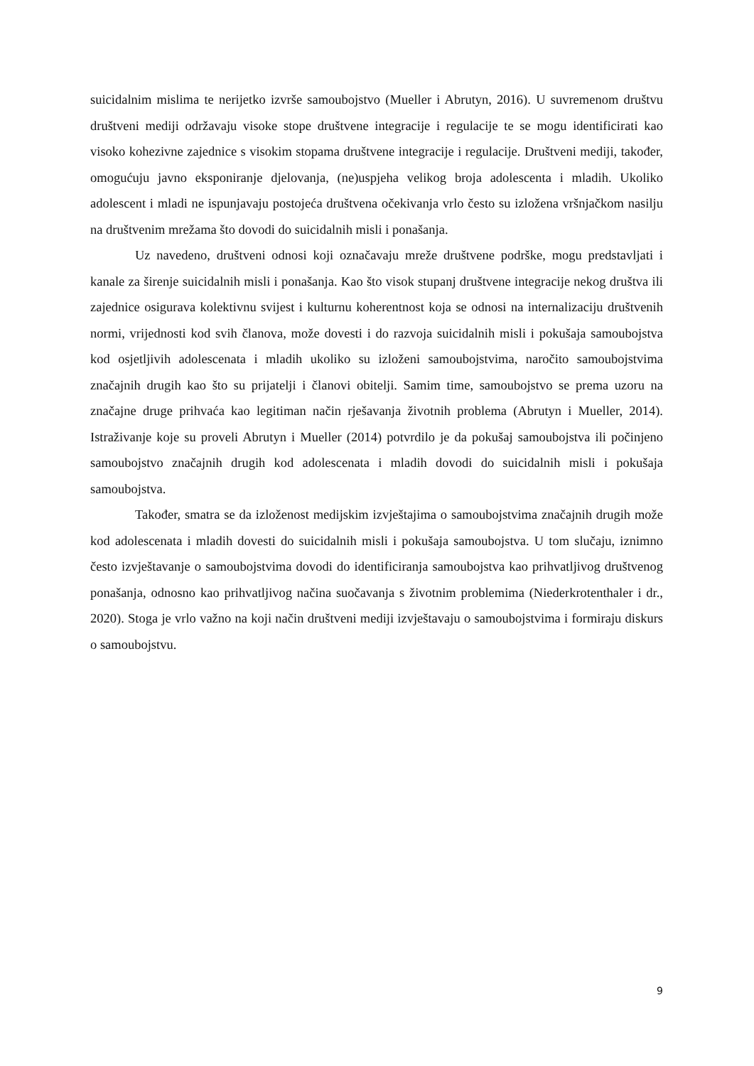suicidalnim mislima te nerijetko izvrše samoubojstvo (Mueller i Abrutyn, 2016). U suvremenom društvu društveni mediji održavaju visoke stope društvene integracije i regulacije te se mogu identificirati kao visoko kohezivne zajednice s visokim stopama društvene integracije i regulacije. Društveni mediji, također, omogućuju javno eksponiranje djelovanja, (ne)uspjeha velikog broja adolescenta i mladih. Ukoliko adolescent i mladi ne ispunjavaju postojeća društvena očekivanja vrlo često su izložena vršnjačkom nasilju na društvenim mrežama što dovodi do suicidalnih misli i ponašanja.
Uz navedeno, društveni odnosi koji označavaju mreže društvene podrške, mogu predstavljati i kanale za širenje suicidalnih misli i ponašanja. Kao što visok stupanj društvene integracije nekog društva ili zajednice osigurava kolektivnu svijest i kulturnu koherentnost koja se odnosi na internalizaciju društvenih normi, vrijednosti kod svih članova, može dovesti i do razvoja suicidalnih misli i pokušaja samoubojstva kod osjetljivih adolescenata i mladih ukoliko su izloženi samoubojstvima, naročito samoubojstvima značajnih drugih kao što su prijatelji i članovi obitelji. Samim time, samoubojstvo se prema uzoru na značajne druge prihvaća kao legitiman način rješavanja životnih problema (Abrutyn i Mueller, 2014). Istraživanje koje su proveli Abrutyn i Mueller (2014) potvrdilo je da pokušaj samoubojstva ili počinjeno samoubojstvo značajnih drugih kod adolescenata i mladih dovodi do suicidalnih misli i pokušaja samoubojstva.
Također, smatra se da izloženost medijskim izvještajima o samoubojstvima značajnih drugih može kod adolescenata i mladih dovesti do suicidalnih misli i pokušaja samoubojstva. U tom slučaju, iznimno često izvještavanje o samoubojstvima dovodi do identificiranja samoubojstva kao prihvatljivog društvenog ponašanja, odnosno kao prihvatljivog načina suočavanja s životnim problemima (Niederkrotenthaler i dr., 2020). Stoga je vrlo važno na koji način društveni mediji izvještavaju o samoubojstvima i formiraju diskurs o samoubojstvu.
9